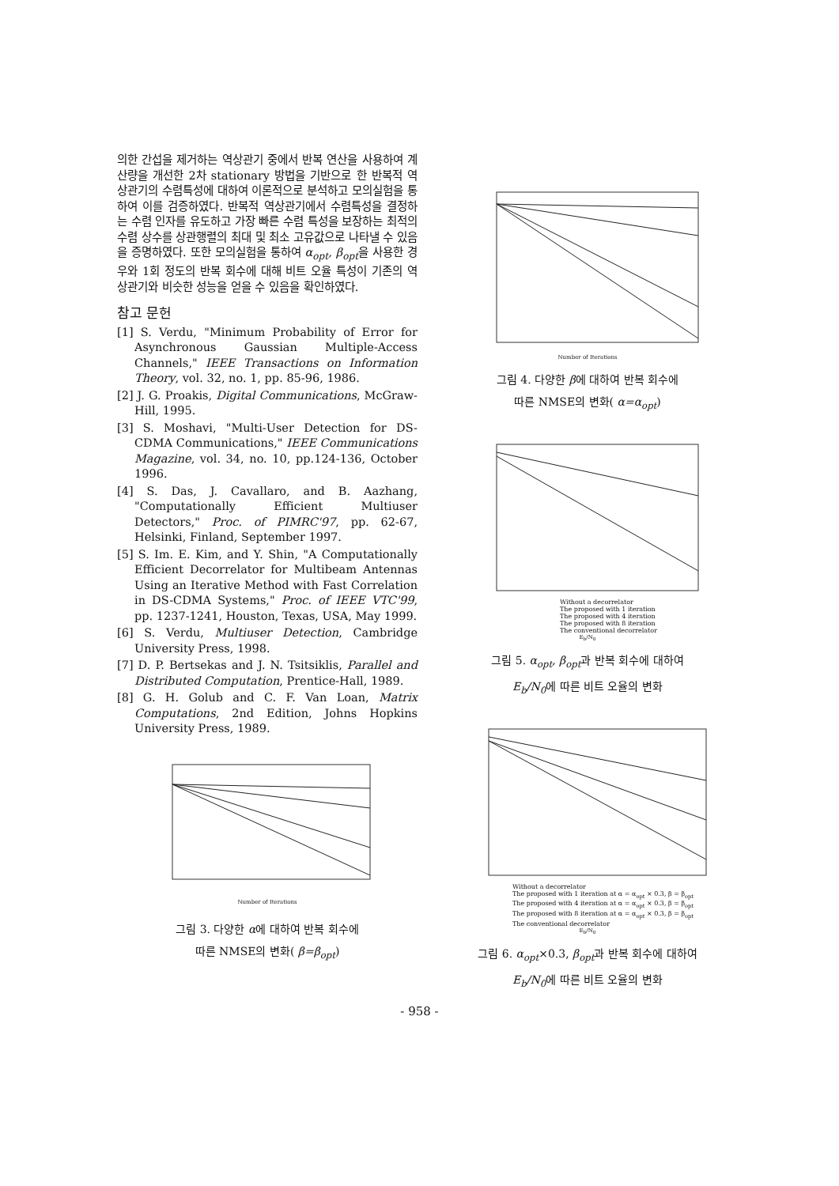의한 간섭을 제거하는 역상관기 중에서 반복 연산을 사용하여 계산량을 개선한 2차 stationary 방법을 기반으로 한 반복적 역상관기의 수렴특성에 대하여 이론적으로 분석하고 모의실험을 통하여 이를 검증하였다. 반복적 역상관기에서 수렴특성을 결정하는 수렴 인자를 유도하고 가장 빠른 수렴 특성을 보장하는 최적의 수렴 상수를 상관행렬의 최대 및 최소 고유값으로 나타낼 수 있음을 증명하였다. 또한 모의실험을 통하여 α<sub>opt</sub>, β<sub>opt</sub>을 사용한 경우와 1회 정도의 반복 회수에 대해 비트 오율 특성이 기존의 역상관기와 비슷한 성능을 얻을 수 있음을 확인하였다.
참고 문헌
[1] S. Verdu, "Minimum Probability of Error for Asynchronous Gaussian Multiple-Access Channels," IEEE Transactions on Information Theory, vol. 32, no. 1, pp. 85-96, 1986.
[2] J. G. Proakis, Digital Communications, McGraw-Hill, 1995.
[3] S. Moshavi, "Multi-User Detection for DS-CDMA Communications," IEEE Communications Magazine, vol. 34, no. 10, pp.124-136, October 1996.
[4] S. Das, J. Cavallaro, and B. Aazhang, "Computationally Efficient Multiuser Detectors," Proc. of PIMRC'97, pp. 62-67, Helsinki, Finland, September 1997.
[5] S. Im. E. Kim, and Y. Shin, "A Computationally Efficient Decorrelator for Multibeam Antennas Using an Iterative Method with Fast Correlation in DS-CDMA Systems," Proc. of IEEE VTC'99, pp. 1237-1241, Houston, Texas, USA, May 1999.
[6] S. Verdu, Multiuser Detection, Cambridge University Press, 1998.
[7] D. P. Bertsekas and J. N. Tsitsiklis, Parallel and Distributed Computation, Prentice-Hall, 1989.
[8] G. H. Golub and C. F. Van Loan, Matrix Computations, 2nd Edition, Johns Hopkins University Press, 1989.
Number of Iterations
그림 3. 다양한 α에 대하여 반복 회수에
따른 NMSE의 변화( β=β<sub>opt</sub>)
Number of Iterations
그림 4. 다양한 β에 대하여 반복 회수에
따른 NMSE의 변화( α=α<sub>opt</sub>)
Without a decorrelator
The proposed with 1 iteration
The proposed with 4 iteration
The proposed with 8 iteration
The conventional decorrelator
E<sub>b</sub>/N<sub>0</sub>
그림 5. α<sub>opt</sub>, β<sub>opt</sub>과 반복 회수에 대하여
E<sub>b</sub>/N<sub>0</sub>에 따른 비트 오율의 변화
Without a decorrelator
The proposed with 1 iteration at α = α<sub>opt</sub> × 0.3, β = β<sub>opt</sub>
The proposed with 4 iteration at α = α<sub>opt</sub> × 0.3, β = β<sub>opt</sub>
The proposed with 8 iteration at α = α<sub>opt</sub> × 0.3, β = β<sub>opt</sub>
The conventional decorrelator
E<sub>b</sub>/N<sub>0</sub>
그림 6. α<sub>opt</sub>×0.3, β<sub>opt</sub>과 반복 회수에 대하여
E<sub>b</sub>/N<sub>0</sub>에 따른 비트 오율의 변화
- 958 -